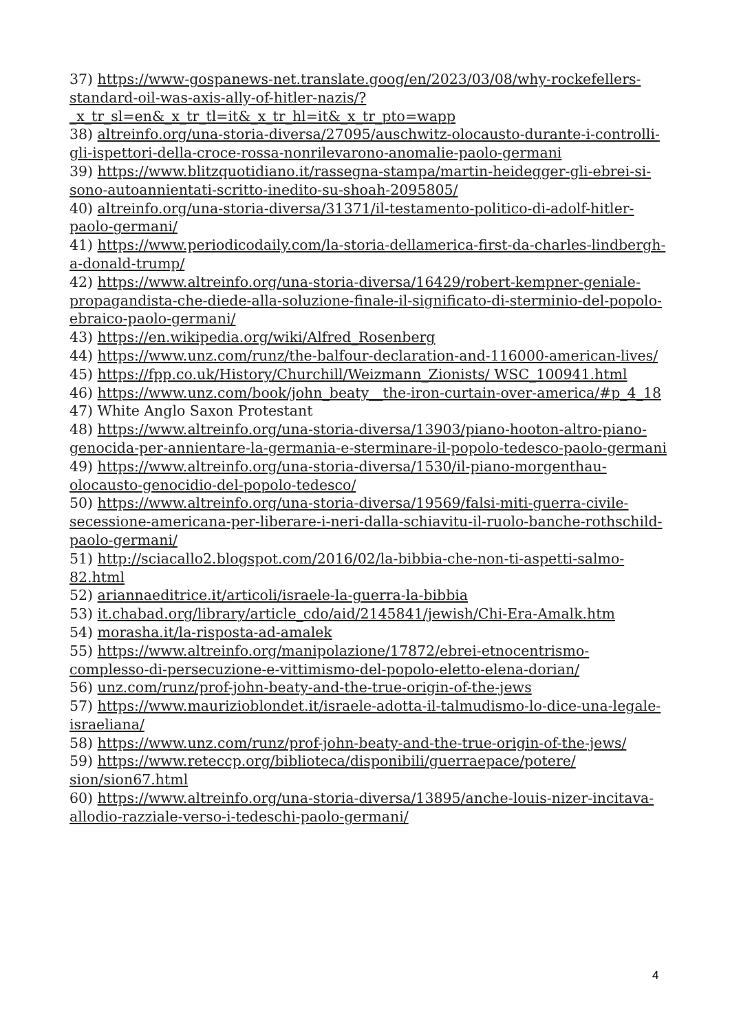37) https://www-gospanews-net.translate.goog/en/2023/03/08/why-rockefellers-standard-oil-was-axis-ally-of-hitler-nazis/?_x_tr_sl=en&_x_tr_tl=it&_x_tr_hl=it&_x_tr_pto=wapp
38) altreinfo.org/una-storia-diversa/27095/auschwitz-olocausto-durante-i-controlli-gli-ispettori-della-croce-rossa-nonrilevarono-anomalie-paolo-germani
39) https://www.blitzquotidiano.it/rassegna-stampa/martin-heidegger-gli-ebrei-si-sono-autoannientati-scritto-inedito-su-shoah-2095805/
40) altreinfo.org/una-storia-diversa/31371/il-testamento-politico-di-adolf-hitler-paolo-germani/
41) https://www.periodicodaily.com/la-storia-dellamerica-first-da-charles-lindbergh-a-donald-trump/
42) https://www.altreinfo.org/una-storia-diversa/16429/robert-kempner-geniale-propagandista-che-diede-alla-soluzione-finale-il-significato-di-sterminio-del-popolo-ebraico-paolo-germani/
43) https://en.wikipedia.org/wiki/Alfred_Rosenberg
44) https://www.unz.com/runz/the-balfour-declaration-and-116000-american-lives/
45) https://fpp.co.uk/History/Churchill/Weizmann_Zionists/ WSC_100941.html
46) https://www.unz.com/book/john_beaty__the-iron-curtain-over-america/#p_4_18
47) White Anglo Saxon Protestant
48) https://www.altreinfo.org/una-storia-diversa/13903/piano-hooton-altro-piano-genocida-per-annientare-la-germania-e-sterminare-il-popolo-tedesco-paolo-germani
49) https://www.altreinfo.org/una-storia-diversa/1530/il-piano-morgenthau-olocausto-genocidio-del-popolo-tedesco/
50) https://www.altreinfo.org/una-storia-diversa/19569/falsi-miti-guerra-civile-secessione-americana-per-liberare-i-neri-dalla-schiavitu-il-ruolo-banche-rothschild-paolo-germani/
51) http://sciacallo2.blogspot.com/2016/02/la-bibbia-che-non-ti-aspetti-salmo-82.html
52) ariannaeditrice.it/articoli/israele-la-guerra-la-bibbia
53) it.chabad.org/library/article_cdo/aid/2145841/jewish/Chi-Era-Amalk.htm
54) morasha.it/la-risposta-ad-amalek
55) https://www.altreinfo.org/manipolazione/17872/ebrei-etnocentrismo-complesso-di-persecuzione-e-vittimismo-del-popolo-eletto-elena-dorian/
56) unz.com/runz/prof-john-beaty-and-the-true-origin-of-the-jews
57) https://www.maurizioblondet.it/israele-adotta-il-talmudismo-lo-dice-una-legale-israeliana/
58) https://www.unz.com/runz/prof-john-beaty-and-the-true-origin-of-the-jews/
59) https://www.reteccp.org/biblioteca/disponibili/guerraepace/potere/ sion/sion67.html
60) https://www.altreinfo.org/una-storia-diversa/13895/anche-louis-nizer-incitava-allodio-razziale-verso-i-tedeschi-paolo-germani/
4